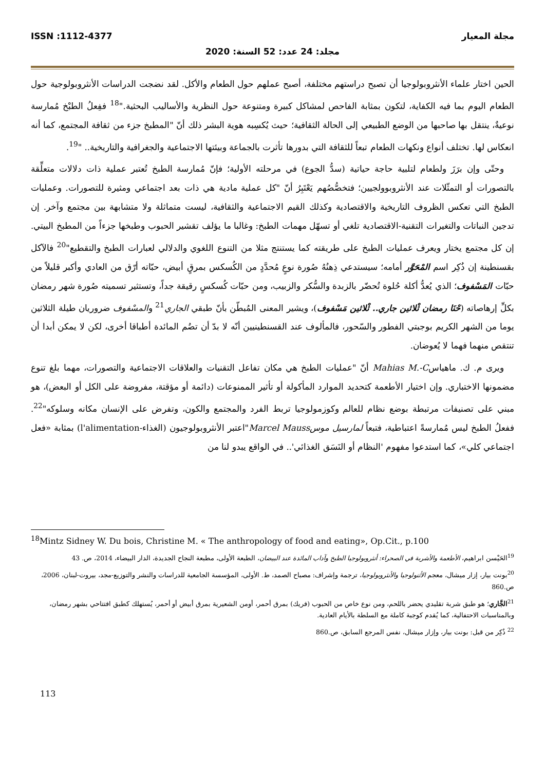مجلة المعيار ISSN :1112-4377
مجلد: 24 عدد: 52 السنة: 2020
الحين اختار علماء الأنثروبولوجيا أن تصبح دراستهم مختلفة، أصبح عملهم حول الطعام والأكل. لقد نضجت الدراسات الأنثروبولوجية حول الطعام اليوم بما فيه الكفاية، لتكون بمثابة الفاحص لمشاكل كبيرة ومتنوعة حول النظرية والأساليب البحثية."<sup>18</sup> ففِعلُ الطبْخ مُمارسة نوعيةٌ، ينتقل بها صاحبها من الوضع الطبيعي إلى الحالة الثقافية؛ حيث يُكسِبه هوية البشر ذلك أنّ "المطبخ جزء من ثقافة المجتمع، كما أنه انعكاس لها. تختلف أنواع ونكهات الطعام تبعاً للثقافة التي بدورها تأثرت بالجماعة وبيئتها الاجتماعية والجغرافية والتاريخية.. "<sup>19</sup>.
وحتّى وإن برَزَ ولطعام لتلبية حاجة حياتية (سدُّ الجوع) في مرحلته الأولية؛ فإنّ مُمارسة الطبخ تُعتبر عملية ذات دلالات متعلِّقة بالتصورات أو التمثّلات عند الأنثروبوولجيين؛ فتخصُّصُهم يَعْتَبِرُ أنّ "كل عملية مادية هي ذات بعد اجتماعي ومثيرة للتصورات. وعمليات الطبخ التي تعكس الظروف التاريخية والاقتصادية وكذلك القيم الاجتماعية والثقافية، ليست متماثلة ولا متشابهة بين مجتمع وآخر. إن تدجين النباتات والتغيرات التقنية-الاقتصادية تلغي أو تسهّل مهمات الطبخ: وغالبا ما يؤلف تقشير الحبوب وطبخها جزءاً من المطبخ البيتي. إن كل مجتمع يختار ويعرف عمليات الطبخ على طريقته كما يستنتج مثلا من التنوع اللغوي والدلالي لعبارات الطبخ والتقطيع"<sup>20</sup> فالآكل بقسنطينة إن ذُكِر اسم المْحَوَّر أمامه؛ سيستدعي ذِهنُهُ صُورة نوعٍ مُحدَّدٍ من الكُسكس بمرقٍ أبيض، حبّاته أرّق من العادي وأكبر قليلاً من حبّات المَسْفوف؛ الذي يُعدُّ أكلة حُلوة تُحضّر بالزبدة والسُّكر والزبيب، ومن حبّات كُسكسٍ رقيقة جداً، وتستثير تسميته صُورة شهر رمضان بكلِّ إرهاصاته (حْنَا رمضان ثْلاثين جاري.. ثْلاثين مَسْفوف)، ويشير المعنى المُبطّن بأنّ طبقي الجاري<sup>21</sup> والمسْفوف ضروريان طيلة الثلاثين يوما من الشهر الكريم بوجبتي الفطور والسّحور، فالمألوف عند القسنطينيين أنّه لا بدّ أن تضُم المائدة أطباقا أخرى، لكن لا يمكن أبدا أن تنتقص منهما فهما لا يُعوضان.
ويرى م. ك. ماهياسMahias M.-C أنّ "عمليات الطبخ هي مكان تفاعل التقنيات والعلاقات الاجتماعية والتصورات، مهما بلغ تنوع مضمونها الاختباري. وإن اختيار الأطعمة كتحديد الموارد المأكولة أو تأثير الممنوعات (دائمة أو مؤقتة، مفروضة على الكل أو البعض)، هو مبني على تصنيفات مرتبطة بوضع نظام للعالم وكوزمولوجيا تربط الفرد والمجتمع والكون، وتفرض على الإنسان مكانه وسلوكه"<sup>22</sup>. ففعلُ الطبخ ليس مُمارسةً اعتباطية، فتبعاً لمارسيل موس Marcel Mauss"اعتبر الأنثروبولوجيون (الغذاء-l'alimentation) بمثابة «فعل اجتماعي كلي»، كما استدعوا مفهوم 'النظام أو النَسَق الغذائي'.. في الواقع يبدو لنا من
<sup>18</sup> Mintz Sidney W. Du bois, Christine M. « The anthropology of food and eating», Op.Cit., p.100
<sup>19</sup> الحَيْسن ابراهيم، الأطعمة والأشربة في الصحراء: أنثروبولوجيا الطبخ وآداب المائدة عند البيضان، الطبعة الأولى، مطبعة النجاح الجديدة، الدار البيضاء، 2014، ص. 43
<sup>20</sup> بونت بيار، إزار ميشال، معجم الأثنولوجيا والأنثروبولوجيا، ترجمة وإشراف: مصباح الصمد، ط. الأولى، المؤسسة الجامعية للدراسات والنشر والتوزيع-مجد، بيروت-لبنان، 2006، ص.860
<sup>21</sup> الجَّاري؛ هو طبق شربة تقليدي يحضر باللحم، ومن نوع خاص من الحبوب (فريك) بمرق أحمر، أومن الشعيرية بمرق أبيض أو أحمر، يُستهلك كطبق افتتاحي بشهر رمضان، وبالمناسبات الاحتفالية، كما يُقدم كوجبة كاملة مع السلطة بالأيام العادية.
<sup>22</sup> ذُكِر من قبل: بونت بيار، وإزار ميشال، نفس المرجع السابق، ص.860
113